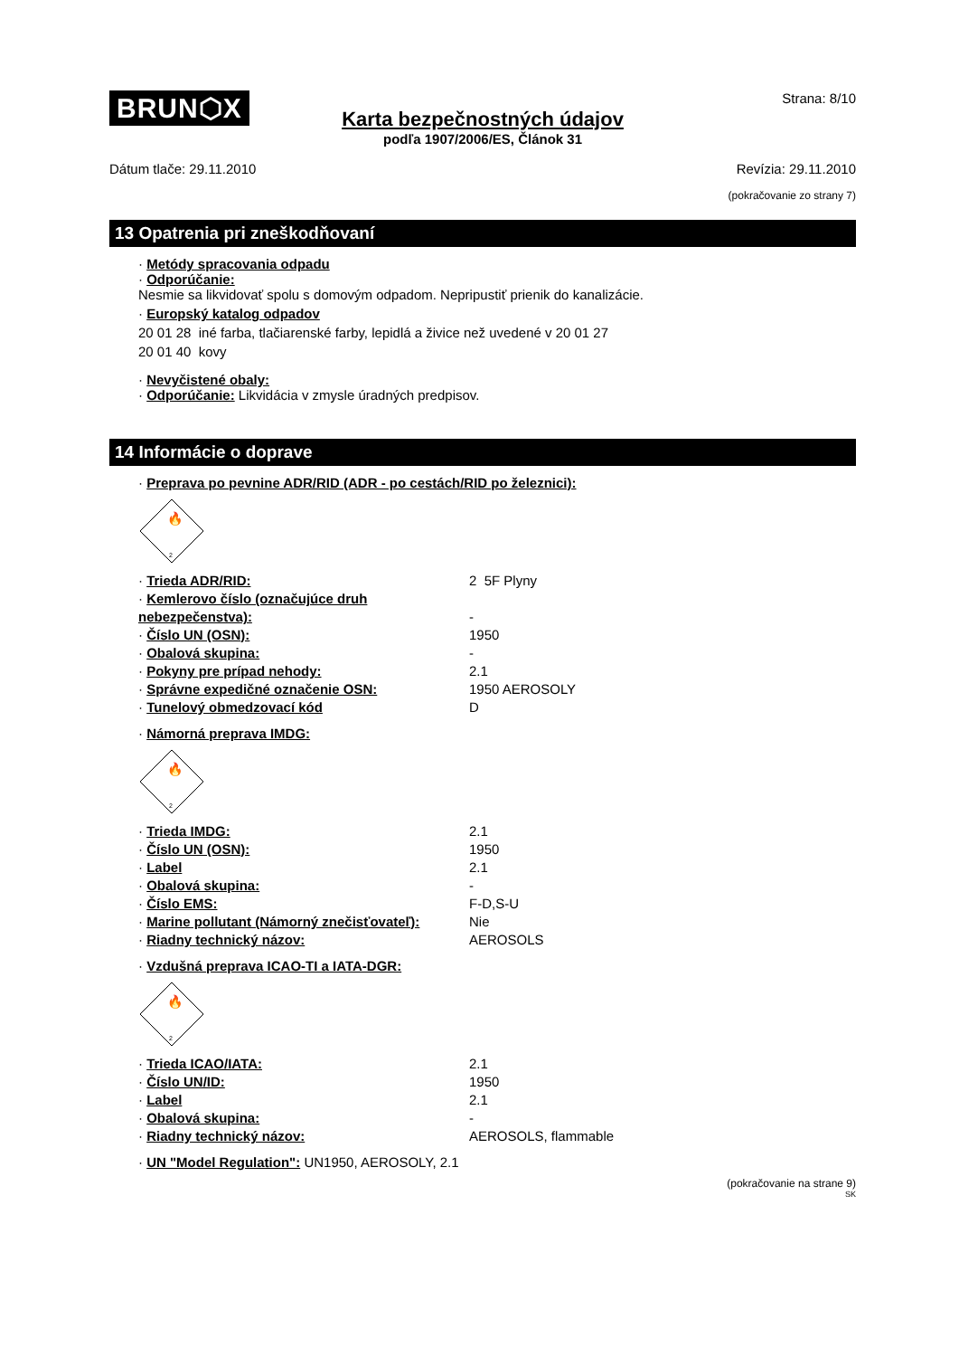BRUN⬡X Strana: 8/10
Karta bezpečnostných údajov
podľa 1907/2006/ES, Článok 31
Dátum tlače: 29.11.2010 Revízia: 29.11.2010
(pokračovanie zo strany 7)
13 Opatrenia pri zneškodňovaní
· Metódy spracovania odpadu
· Odporúčanie:
Nesmie sa likvidovať spolu s domovým odpadom. Nepripustiť prienik do kanalizácie.
· Europský katalog odpadov
20 01 28 iné farba, tlačiarenské farby, lepidlá a živice než uvedené v 20 01 27
20 01 40 kovy
· Nevyčistené obaly:
· Odporúčanie: Likvidácia v zmysle úradných predpisov.
14 Informácie o doprave
· Preprava po pevnine ADR/RID (ADR - po cestách/RID po železnici):
🔥
2
| · Trieda ADR/RID: | 2 5F Plyny |
| · Kemlerovo číslo (označujúce druh nebezpečenstva): | - |
| · Číslo UN (OSN): | 1950 |
| · Obalová skupina: | - |
| · Pokyny pre prípad nehody: | 2.1 |
| · Správne expedičné označenie OSN: | 1950 AEROSOLY |
| · Tunelový obmedzovací kód | D |
· Námorná preprava IMDG:
🔥
2
| · Trieda IMDG: | 2.1 |
| · Číslo UN (OSN): | 1950 |
| · Label | 2.1 |
| · Obalová skupina: | - |
| · Číslo EMS: | F-D,S-U |
| · Marine pollutant (Námorný znečisťovateľ): | Nie |
| · Riadny technický názov: | AEROSOLS |
· Vzdušná preprava ICAO-TI a IATA-DGR:
🔥
2
| · Trieda ICAO/IATA: | 2.1 |
| · Číslo UN/ID: | 1950 |
| · Label | 2.1 |
| · Obalová skupina: | - |
| · Riadny technický názov: | AEROSOLS, flammable |
· UN "Model Regulation": UN1950, AEROSOLY, 2.1
(pokračovanie na strane 9)
SK